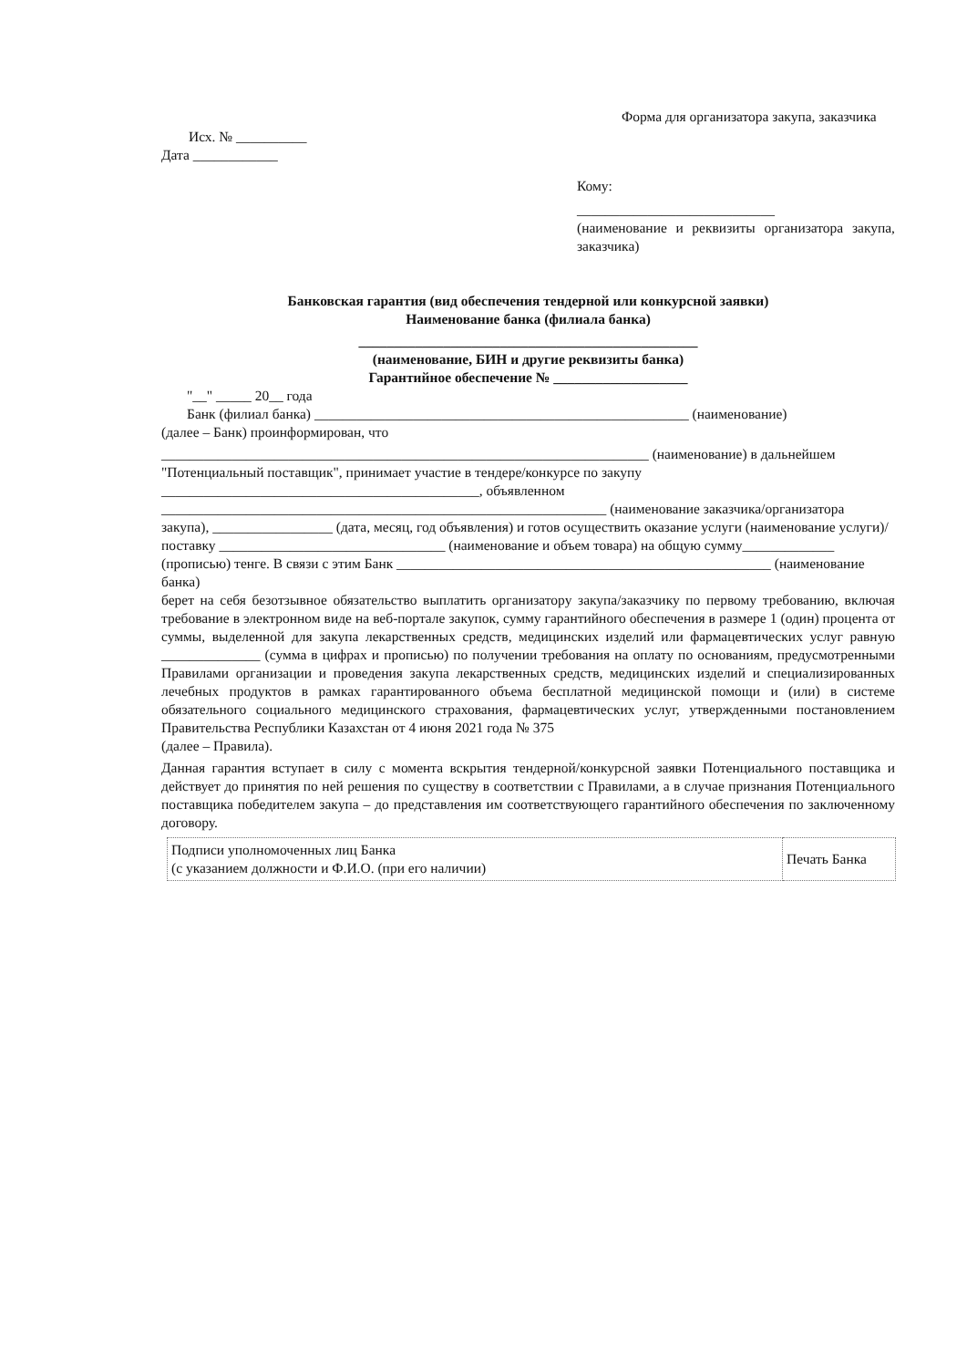Форма для организатора закупа, заказчика
Исх. № __________
Дата ____________
Кому:
____________________________
(наименование и реквизиты организатора закупа, заказчика)
Банковская гарантия (вид обеспечения тендерной или конкурсной заявки)
Наименование банка (филиала банка)
________________________________________________
(наименование, БИН и другие реквизиты банка)
Гарантийное обеспечение № ___________________
"__" _____ 20__ года
Банк (филиал банка) _____________________________________________________ (наименование)
(далее – Банк) проинформирован, что
_____________________________________________________________________ (наименование) в дальнейшем "Потенциальный поставщик", принимает участие в тендере/конкурсе по закупу _____________________________________________, объявленном _______________________________________________________________ (наименование заказчика/организатора закупа), _________________ (дата, месяц, год объявления) и готов осуществить оказание услуги (наименование услуги)/поставку ________________________________ (наименование и объем товара) на общую сумму_____________ (прописью) тенге. В связи с этим Банк _____________________________________________________ (наименование банка)
берет на себя безотзывное обязательство выплатить организатору закупа/заказчику по первому требованию, включая требование в электронном виде на веб-портале закупок, сумму гарантийного обеспечения в размере 1 (один) процента от суммы, выделенной для закупа лекарственных средств, медицинских изделий или фармацевтических услуг равную ______________ (сумма в цифрах и прописью) по получении требования на оплату по основаниям, предусмотренными Правилами организации и проведения закупа лекарственных средств, медицинских изделий и специализированных лечебных продуктов в рамках гарантированного объема бесплатной медицинской помощи и (или) в системе обязательного социального медицинского страхования, фармацевтических услуг, утвержденными постановлением Правительства Республики Казахстан от 4 июня 2021 года № 375
(далее – Правила).
Данная гарантия вступает в силу с момента вскрытия тендерной/конкурсной заявки Потенциального поставщика и действует до принятия по ней решения по существу в соответствии с Правилами, а в случае признания Потенциального поставщика победителем закупа – до представления им соответствующего гарантийного обеспечения по заключенному договору.
| Подписи уполномоченных лиц Банка (с указанием должности и Ф.И.О. (при его наличии) | Печать Банка |